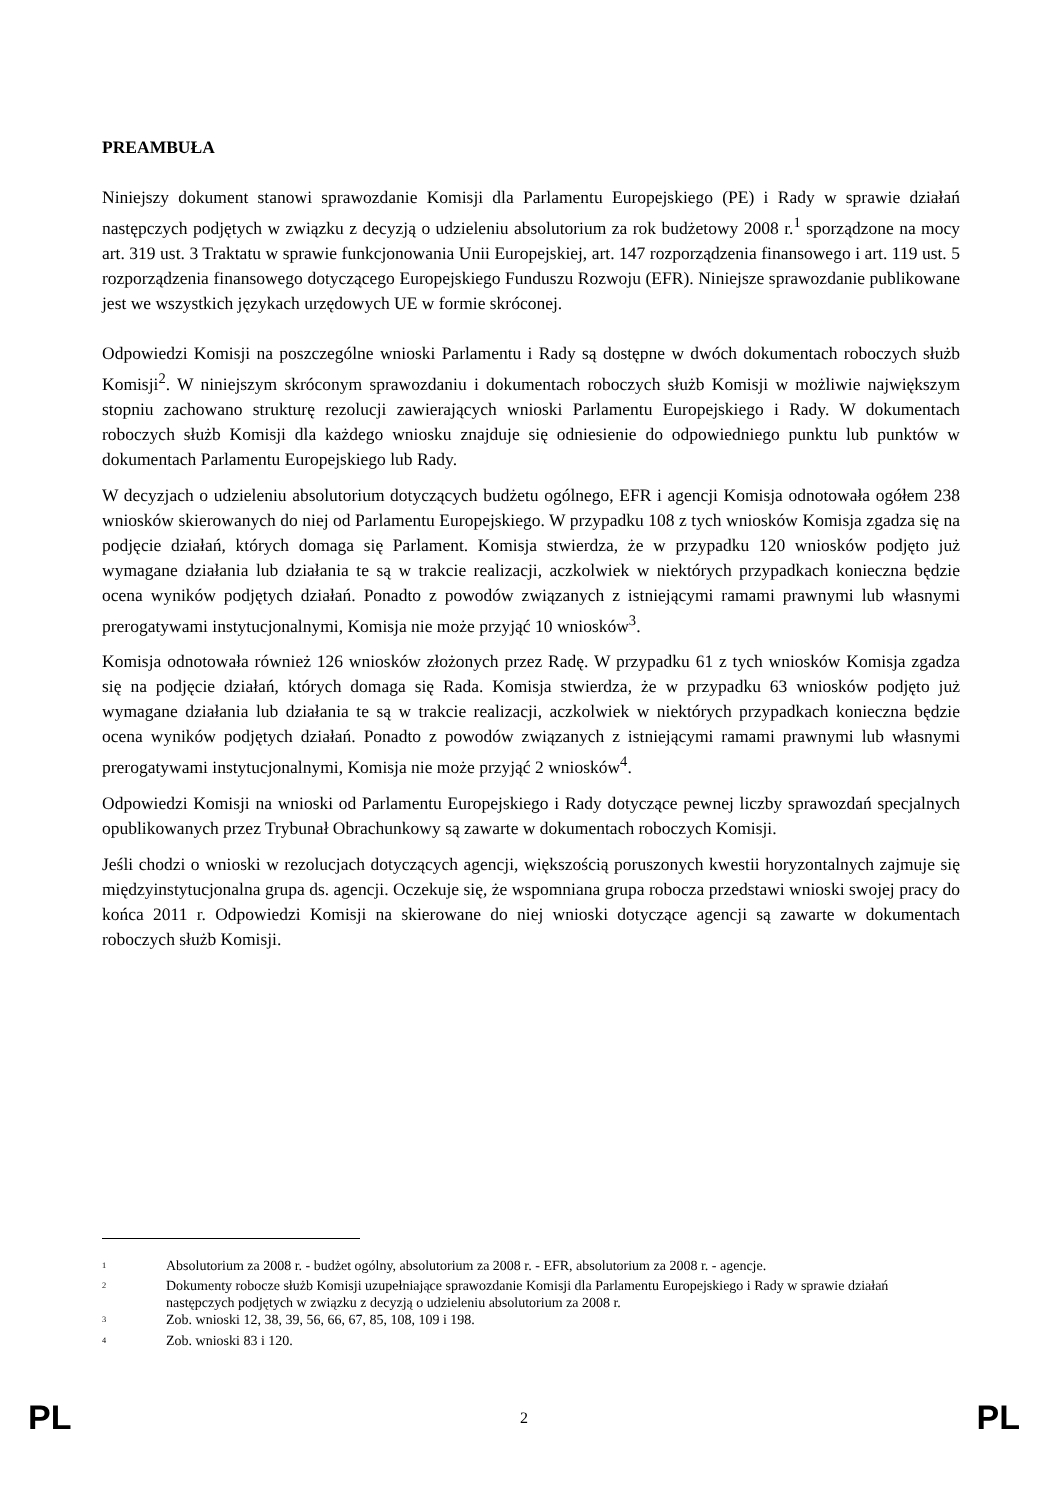PREAMBUŁA
Niniejszy dokument stanowi sprawozdanie Komisji dla Parlamentu Europejskiego (PE) i Rady w sprawie działań następczych podjętych w związku z decyzją o udzieleniu absolutorium za rok budżetowy 2008 r.<sup>1</sup> sporządzone na mocy art. 319 ust. 3 Traktatu w sprawie funkcjonowania Unii Europejskiej, art. 147 rozporządzenia finansowego i art. 119 ust. 5 rozporządzenia finansowego dotyczącego Europejskiego Funduszu Rozwoju (EFR). Niniejsze sprawozdanie publikowane jest we wszystkich językach urzędowych UE w formie skróconej.
Odpowiedzi Komisji na poszczególne wnioski Parlamentu i Rady są dostępne w dwóch dokumentach roboczych służb Komisji<sup>2</sup>. W niniejszym skróconym sprawozdaniu i dokumentach roboczych służb Komisji w możliwie największym stopniu zachowano strukturę rezolucji zawierających wnioski Parlamentu Europejskiego i Rady. W dokumentach roboczych służb Komisji dla każdego wniosku znajduje się odniesienie do odpowiedniego punktu lub punktów w dokumentach Parlamentu Europejskiego lub Rady.
W decyzjach o udzieleniu absolutorium dotyczących budżetu ogólnego, EFR i agencji Komisja odnotowała ogółem 238 wniosków skierowanych do niej od Parlamentu Europejskiego. W przypadku 108 z tych wniosków Komisja zgadza się na podjęcie działań, których domaga się Parlament. Komisja stwierdza, że w przypadku 120 wniosków podjęto już wymagane działania lub działania te są w trakcie realizacji, aczkolwiek w niektórych przypadkach konieczna będzie ocena wyników podjętych działań. Ponadto z powodów związanych z istniejącymi ramami prawnymi lub własnymi prerogatywami instytucjonalnymi, Komisja nie może przyjąć 10 wniosków<sup>3</sup>.
Komisja odnotowała również 126 wniosków złożonych przez Radę. W przypadku 61 z tych wniosków Komisja zgadza się na podjęcie działań, których domaga się Rada. Komisja stwierdza, że w przypadku 63 wniosków podjęto już wymagane działania lub działania te są w trakcie realizacji, aczkolwiek w niektórych przypadkach konieczna będzie ocena wyników podjętych działań. Ponadto z powodów związanych z istniejącymi ramami prawnymi lub własnymi prerogatywami instytucjonalnymi, Komisja nie może przyjąć 2 wniosków<sup>4</sup>.
Odpowiedzi Komisji na wnioski od Parlamentu Europejskiego i Rady dotyczące pewnej liczby sprawozdań specjalnych opublikowanych przez Trybunał Obrachunkowy są zawarte w dokumentach roboczych Komisji.
Jeśli chodzi o wnioski w rezolucjach dotyczących agencji, większością poruszonych kwestii horyzontalnych zajmuje się międzyinstytucjonalna grupa ds. agencji. Oczekuje się, że wspomniana grupa robocza przedstawi wnioski swojej pracy do końca 2011 r. Odpowiedzi Komisji na skierowane do niej wnioski dotyczące agencji są zawarte w dokumentach roboczych służb Komisji.
<sup>1</sup> Absolutorium za 2008 r. - budżet ogólny, absolutorium za 2008 r. - EFR, absolutorium za 2008 r. - agencje.
<sup>2</sup> Dokumenty robocze służb Komisji uzupełniające sprawozdanie Komisji dla Parlamentu Europejskiego i Rady w sprawie działań następczych podjętych w związku z decyzją o udzieleniu absolutorium za 2008 r.
<sup>3</sup> Zob. wnioski 12, 38, 39, 56, 66, 67, 85, 108, 109 i 198.
<sup>4</sup> Zob. wnioski 83 i 120.
PL 2 PL